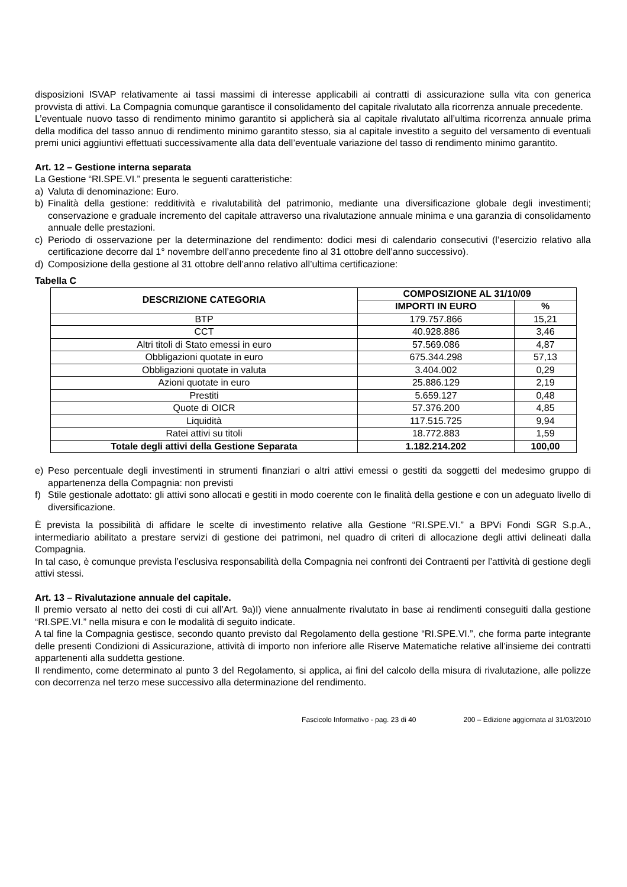disposizioni ISVAP relativamente ai tassi massimi di interesse applicabili ai contratti di assicurazione sulla vita con generica provvista di attivi. La Compagnia comunque garantisce il consolidamento del capitale rivalutato alla ricorrenza annuale precedente.
L’eventuale nuovo tasso di rendimento minimo garantito si applicherà sia al capitale rivalutato all’ultima ricorrenza annuale prima della modifica del tasso annuo di rendimento minimo garantito stesso, sia al capitale investito a seguito del versamento di eventuali premi unici aggiuntivi effettuati successivamente alla data dell’eventuale variazione del tasso di rendimento minimo garantito.
Art. 12 – Gestione interna separata
La Gestione “RI.SPE.VI.” presenta le seguenti caratteristiche:
a) Valuta di denominazione: Euro.
b) Finalità della gestione: redditività e rivalutabilità del patrimonio, mediante una diversificazione globale degli investimenti; conservazione e graduale incremento del capitale attraverso una rivalutazione annuale minima e una garanzia di consolidamento annuale delle prestazioni.
c) Periodo di osservazione per la determinazione del rendimento: dodici mesi di calendario consecutivi (l’esercizio relativo alla certificazione decorre dal 1° novembre dell’anno precedente fino al 31 ottobre dell’anno successivo).
d) Composizione della gestione al 31 ottobre dell’anno relativo all’ultima certificazione:
Tabella C
| DESCRIZIONE CATEGORIA | COMPOSIZIONE AL 31/10/09 | |
| --- | --- | --- |
| | IMPORTI IN EURO | % |
| BTP | 179.757.866 | 15,21 |
| CCT | 40.928.886 | 3,46 |
| Altri titoli di Stato emessi in euro | 57.569.086 | 4,87 |
| Obbligazioni quotate in euro | 675.344.298 | 57,13 |
| Obbligazioni quotate in valuta | 3.404.002 | 0,29 |
| Azioni quotate in euro | 25.886.129 | 2,19 |
| Prestiti | 5.659.127 | 0,48 |
| Quote di OICR | 57.376.200 | 4,85 |
| Liquidità | 117.515.725 | 9,94 |
| Ratei attivi su titoli | 18.772.883 | 1,59 |
| Totale degli attivi della Gestione Separata | 1.182.214.202 | 100,00 |
e) Peso percentuale degli investimenti in strumenti finanziari o altri attivi emessi o gestiti da soggetti del medesimo gruppo di appartenenza della Compagnia: non previsti
f) Stile gestionale adottato: gli attivi sono allocati e gestiti in modo coerente con le finalità della gestione e con un adeguato livello di diversificazione.
È prevista la possibilità di affidare le scelte di investimento relative alla Gestione “RI.SPE.VI.” a BPVi Fondi SGR S.p.A., intermediario abilitato a prestare servizi di gestione dei patrimoni, nel quadro di criteri di allocazione degli attivi delineati dalla Compagnia.
In tal caso, è comunque prevista l’esclusiva responsabilità della Compagnia nei confronti dei Contraenti per l’attività di gestione degli attivi stessi.
Art. 13 – Rivalutazione annuale del capitale.
Il premio versato al netto dei costi di cui all’Art. 9a)I) viene annualmente rivalutato in base ai rendimenti conseguiti dalla gestione “RI.SPE.VI.” nella misura e con le modalità di seguito indicate.
A tal fine la Compagnia gestisce, secondo quanto previsto dal Regolamento della gestione “RI.SPE.VI.”, che forma parte integrante delle presenti Condizioni di Assicurazione, attività di importo non inferiore alle Riserve Matematiche relative all’insieme dei contratti appartenenti alla suddetta gestione.
Il rendimento, come determinato al punto 3 del Regolamento, si applica, ai fini del calcolo della misura di rivalutazione, alle polizze con decorrenza nel terzo mese successivo alla determinazione del rendimento.
Fascicolo Informativo - pag. 23 di 40 200 – Edizione aggiornata al 31/03/2010